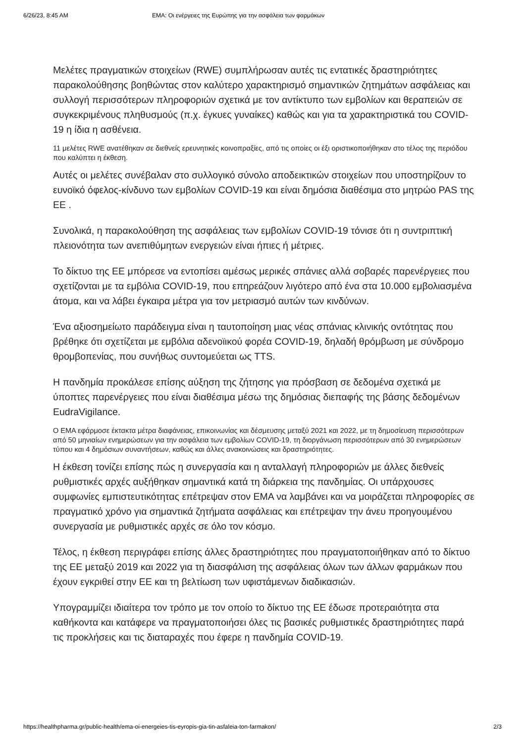6/26/23, 8:45 AM EMA: Οι ενέργειες της Ευρώπης για την ασφάλεια των φαρμάκων
Μελέτες πραγματικών στοιχείων (RWE) συμπλήρωσαν αυτές τις εντατικές δραστηριότητες παρακολούθησης βοηθώντας στον καλύτερο χαρακτηρισμό σημαντικών ζητημάτων ασφάλειας και συλλογή περισσότερων πληροφοριών σχετικά με τον αντίκτυπο των εμβολίων και θεραπειών σε συγκεκριμένους πληθυσμούς (π.χ. έγκυες γυναίκες) καθώς και για τα χαρακτηριστικά του COVID-19 η ίδια η ασθένεια.
11 μελέτες RWE ανατέθηκαν σε διεθνείς ερευνητικές κοινοπραξίες, από τις οποίες οι έξι οριστικοποιήθηκαν στο τέλος της περιόδου που καλύπτει η έκθεση.
Αυτές οι μελέτες συνέβαλαν στο συλλογικό σύνολο αποδεικτικών στοιχείων που υποστηρίζουν το ευνοϊκό όφελος-κίνδυνο των εμβολίων COVID-19 και είναι δημόσια διαθέσιμα στο μητρώο PAS της ΕΕ .
Συνολικά, η παρακολούθηση της ασφάλειας των εμβολίων COVID-19 τόνισε ότι η συντριπτική πλειονότητα των ανεπιθύμητων ενεργειών είναι ήπιες ή μέτριες.
Το δίκτυο της ΕΕ μπόρεσε να εντοπίσει αμέσως μερικές σπάνιες αλλά σοβαρές παρενέργειες που σχετίζονται με τα εμβόλια COVID-19, που επηρεάζουν λιγότερο από ένα στα 10.000 εμβολιασμένα άτομα, και να λάβει έγκαιρα μέτρα για τον μετριασμό αυτών των κινδύνων.
Ένα αξιοσημείωτο παράδειγμα είναι η ταυτοποίηση μιας νέας σπάνιας κλινικής οντότητας που βρέθηκε ότι σχετίζεται με εμβόλια αδενοϊικού φορέα COVID-19, δηλαδή θρόμβωση με σύνδρομο θρομβοπενίας, που συνήθως συντομεύεται ως TTS.
Η πανδημία προκάλεσε επίσης αύξηση της ζήτησης για πρόσβαση σε δεδομένα σχετικά με ύποπτες παρενέργειες που είναι διαθέσιμα μέσω της δημόσιας διεπαφής της βάσης δεδομένων EudraVigilance.
Ο EMA εφάρμοσε έκτακτα μέτρα διαφάνειας, επικοινωνίας και δέσμευσης μεταξύ 2021 και 2022, με τη δημοσίευση περισσότερων από 50 μηνιαίων ενημερώσεων για την ασφάλεια των εμβολίων COVID-19, τη διοργάνωση περισσότερων από 30 ενημερώσεων τύπου και 4 δημόσιων συναντήσεων, καθώς και άλλες ανακοινώσεις και δραστηριότητες.
Η έκθεση τονίζει επίσης πώς η συνεργασία και η ανταλλαγή πληροφοριών με άλλες διεθνείς ρυθμιστικές αρχές αυξήθηκαν σημαντικά κατά τη διάρκεια της πανδημίας. Οι υπάρχουσες συμφωνίες εμπιστευτικότητας επέτρεψαν στον EMA να λαμβάνει και να μοιράζεται πληροφορίες σε πραγματικό χρόνο για σημαντικά ζητήματα ασφάλειας και επέτρεψαν την άνευ προηγουμένου συνεργασία με ρυθμιστικές αρχές σε όλο τον κόσμο.
Τέλος, η έκθεση περιγράφει επίσης άλλες δραστηριότητες που πραγματοποιήθηκαν από το δίκτυο της ΕΕ μεταξύ 2019 και 2022 για τη διασφάλιση της ασφάλειας όλων των άλλων φαρμάκων που έχουν εγκριθεί στην ΕΕ και τη βελτίωση των υφιστάμενων διαδικασιών.
Υπογραμμίζει ιδιαίτερα τον τρόπο με τον οποίο το δίκτυο της ΕΕ έδωσε προτεραιότητα στα καθήκοντα και κατάφερε να πραγματοποιήσει όλες τις βασικές ρυθμιστικές δραστηριότητες παρά τις προκλήσεις και τις διαταραχές που έφερε η πανδημία COVID-19.
https://healthpharma.gr/public-health/ema-oi-energeies-tis-eyropis-gia-tin-asfaleia-ton-farmakon/ 2/3